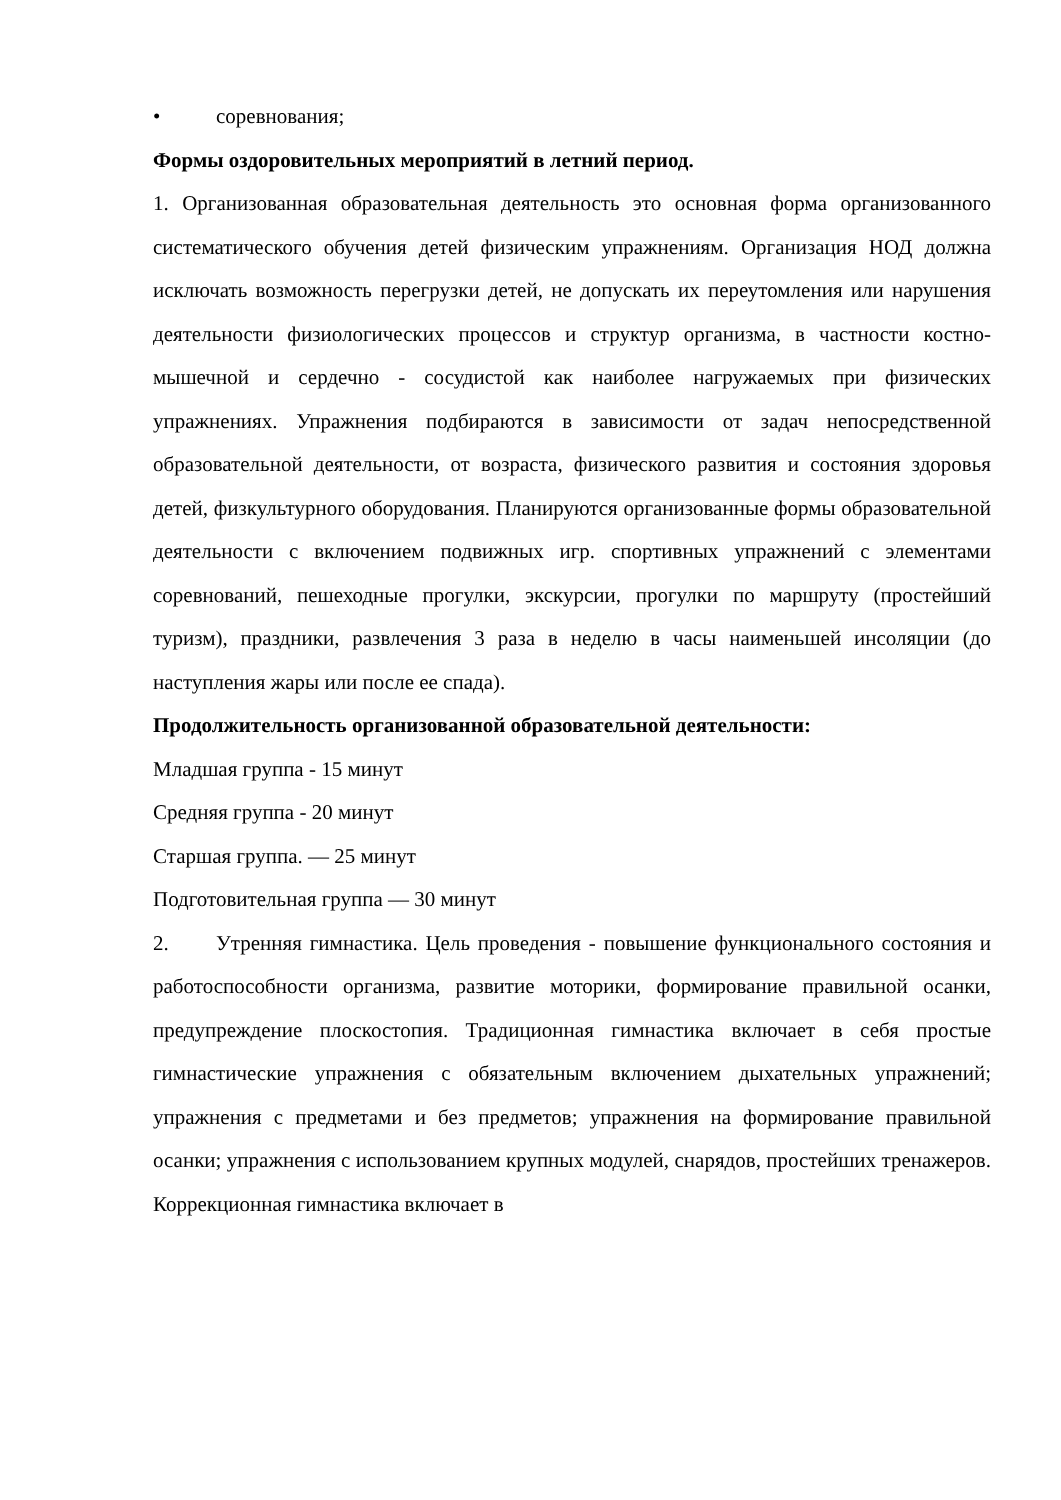• соревнования;
Формы оздоровительных мероприятий в летний период.
1. Организованная образовательная деятельность это основная форма организованного систематического обучения детей физическим упражнениям. Организация НОД должна исключать возможность перегрузки детей, не допускать их переутомления или нарушения деятельности физиологических процессов и структур организма, в частности костно-мышечной и сердечно - сосудистой как наиболее нагружаемых при физических упражнениях. Упражнения подбираются в зависимости от задач непосредственной образовательной деятельности, от возраста, физического развития и состояния здоровья детей, физкультурного оборудования. Планируются организованные формы образовательной деятельности с включением подвижных игр. спортивных упражнений с элементами соревнований, пешеходные прогулки, экскурсии, прогулки по маршруту (простейший туризм), праздники, развлечения 3 раза в неделю в часы наименьшей инсоляции (до наступления жары или после ее спада).
Продолжительность организованной образовательной деятельности:
Младшая группа - 15 минут
Средняя группа - 20 минут
Старшая группа. — 25 минут
Подготовительная группа — 30 минут
2. Утренняя гимнастика. Цель проведения - повышение функционального состояния и работоспособности организма, развитие моторики, формирование правильной осанки, предупреждение плоскостопия. Традиционная гимнастика включает в себя простые гимнастические упражнения с обязательным включением дыхательных упражнений; упражнения с предметами и без предметов; упражнения на формирование правильной осанки; упражнения с использованием крупных модулей, снарядов, простейших тренажеров. Коррекционная гимнастика включает в